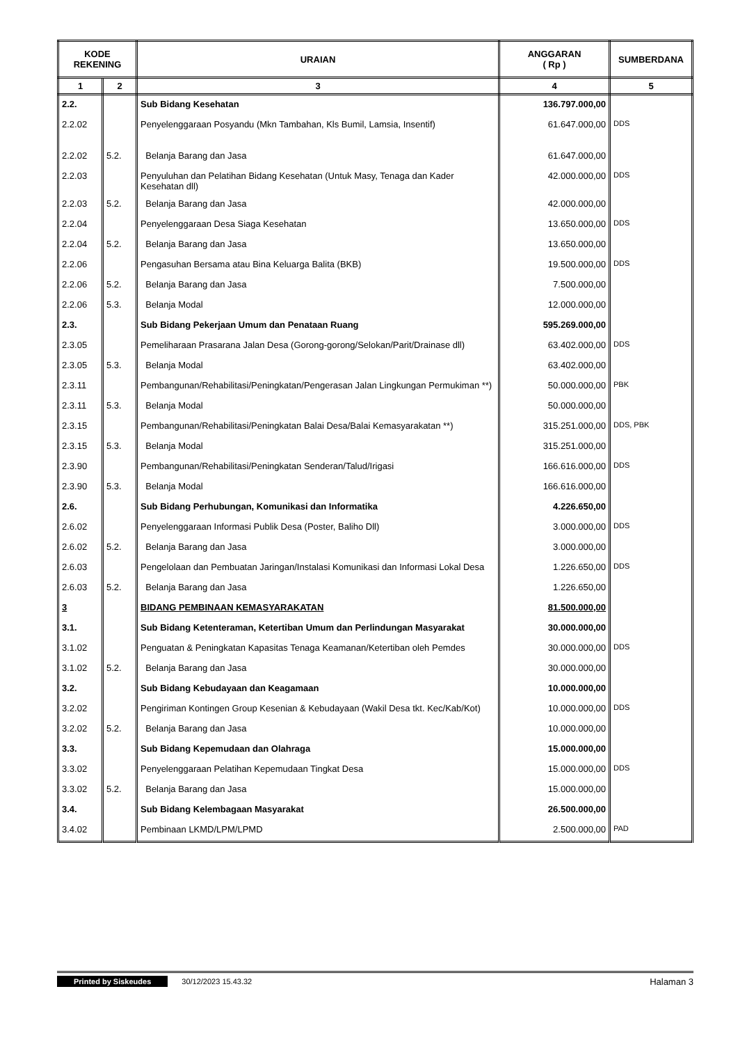| KODE REKENING | | URAIAN | ANGGARAN ( Rp ) | SUMBERDANA |
| --- | --- | --- | --- | --- |
| 1 | 2 | 3 | 4 | 5 |
| 2.2. | | Sub Bidang Kesehatan | 136.797.000,00 | |
| 2.2.02 | | Penyelenggaraan Posyandu (Mkn Tambahan, Kls Bumil, Lamsia, Insentif) | 61.647.000,00 | DDS |
| 2.2.02 | 5.2. | Belanja Barang dan Jasa | 61.647.000,00 | |
| 2.2.03 | | Penyuluhan dan Pelatihan Bidang Kesehatan (Untuk Masy, Tenaga dan Kader Kesehatan dll) | 42.000.000,00 | DDS |
| 2.2.03 | 5.2. | Belanja Barang dan Jasa | 42.000.000,00 | |
| 2.2.04 | | Penyelenggaraan Desa Siaga Kesehatan | 13.650.000,00 | DDS |
| 2.2.04 | 5.2. | Belanja Barang dan Jasa | 13.650.000,00 | |
| 2.2.06 | | Pengasuhan Bersama atau Bina Keluarga Balita (BKB) | 19.500.000,00 | DDS |
| 2.2.06 | 5.2. | Belanja Barang dan Jasa | 7.500.000,00 | |
| 2.2.06 | 5.3. | Belanja Modal | 12.000.000,00 | |
| 2.3. | | Sub Bidang Pekerjaan Umum dan Penataan Ruang | 595.269.000,00 | |
| 2.3.05 | | Pemeliharaan Prasarana Jalan Desa (Gorong-gorong/Selokan/Parit/Drainase dll) | 63.402.000,00 | DDS |
| 2.3.05 | 5.3. | Belanja Modal | 63.402.000,00 | |
| 2.3.11 | | Pembangunan/Rehabilitasi/Peningkatan/Pengerasan Jalan Lingkungan Permukiman **) | 50.000.000,00 | PBK |
| 2.3.11 | 5.3. | Belanja Modal | 50.000.000,00 | |
| 2.3.15 | | Pembangunan/Rehabilitasi/Peningkatan Balai Desa/Balai Kemasyarakatan **) | 315.251.000,00 | DDS, PBK |
| 2.3.15 | 5.3. | Belanja Modal | 315.251.000,00 | |
| 2.3.90 | | Pembangunan/Rehabilitasi/Peningkatan Senderan/Talud/Irigasi | 166.616.000,00 | DDS |
| 2.3.90 | 5.3. | Belanja Modal | 166.616.000,00 | |
| 2.6. | | Sub Bidang Perhubungan, Komunikasi dan Informatika | 4.226.650,00 | |
| 2.6.02 | | Penyelenggaraan Informasi Publik Desa (Poster, Baliho Dll) | 3.000.000,00 | DDS |
| 2.6.02 | 5.2. | Belanja Barang dan Jasa | 3.000.000,00 | |
| 2.6.03 | | Pengelolaan dan Pembuatan Jaringan/Instalasi Komunikasi dan Informasi Lokal Desa | 1.226.650,00 | DDS |
| 2.6.03 | 5.2. | Belanja Barang dan Jasa | 1.226.650,00 | |
| 3 | | BIDANG PEMBINAAN KEMASYARAKATAN | 81.500.000,00 | |
| 3.1. | | Sub Bidang Ketenteraman, Ketertiban Umum dan Perlindungan Masyarakat | 30.000.000,00 | |
| 3.1.02 | | Penguatan & Peningkatan Kapasitas Tenaga Keamanan/Ketertiban oleh Pemdes | 30.000.000,00 | DDS |
| 3.1.02 | 5.2. | Belanja Barang dan Jasa | 30.000.000,00 | |
| 3.2. | | Sub Bidang Kebudayaan dan Keagamaan | 10.000.000,00 | |
| 3.2.02 | | Pengiriman Kontingen Group Kesenian & Kebudayaan (Wakil Desa tkt. Kec/Kab/Kot) | 10.000.000,00 | DDS |
| 3.2.02 | 5.2. | Belanja Barang dan Jasa | 10.000.000,00 | |
| 3.3. | | Sub Bidang Kepemudaan dan Olahraga | 15.000.000,00 | |
| 3.3.02 | | Penyelenggaraan Pelatihan Kepemudaan Tingkat Desa | 15.000.000,00 | DDS |
| 3.3.02 | 5.2. | Belanja Barang dan Jasa | 15.000.000,00 | |
| 3.4. | | Sub Bidang Kelembagaan Masyarakat | 26.500.000,00 | |
| 3.4.02 | | Pembinaan LKMD/LPM/LPMD | 2.500.000,00 | PAD |
Printed by Siskeudes 30/12/2023 15.43.32 Halaman 3